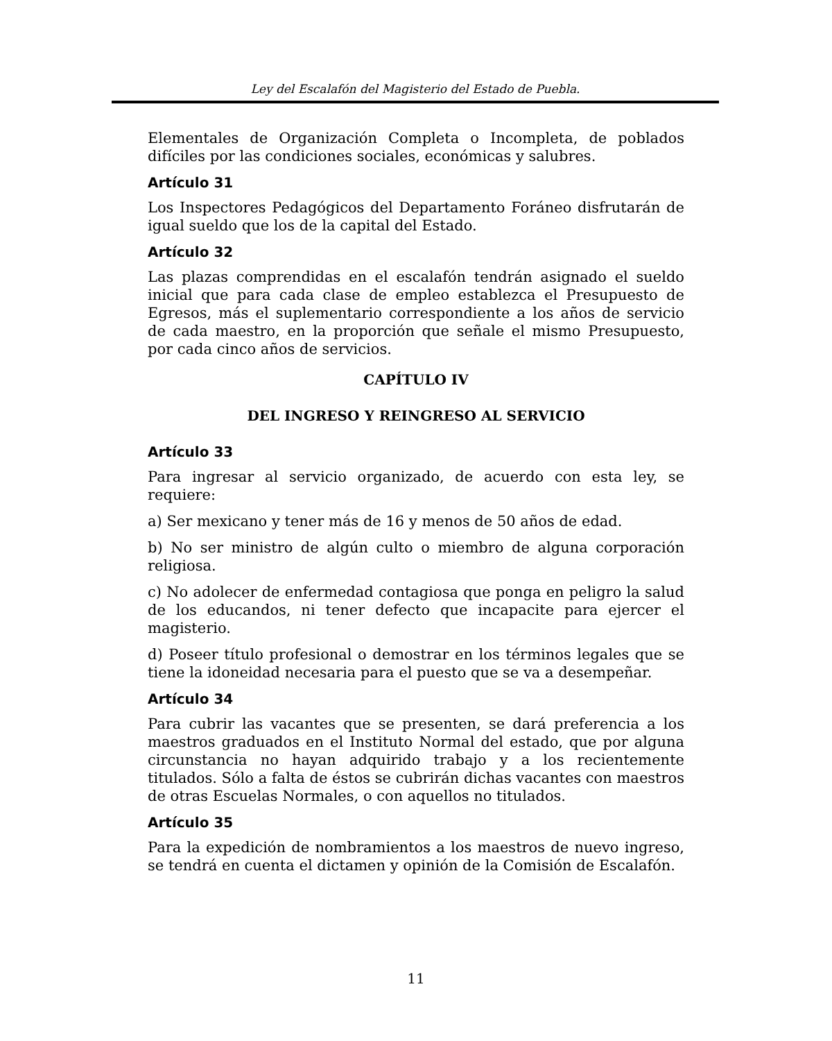Ley del Escalafón del Magisterio del Estado de Puebla.
Elementales de Organización Completa o Incompleta, de poblados difíciles por las condiciones sociales, económicas y salubres.
Artículo 31
Los Inspectores Pedagógicos del Departamento Foráneo disfrutarán de igual sueldo que los de la capital del Estado.
Artículo 32
Las plazas comprendidas en el escalafón tendrán asignado el sueldo inicial que para cada clase de empleo establezca el Presupuesto de Egresos, más el suplementario correspondiente a los años de servicio de cada maestro, en la proporción que señale el mismo Presupuesto, por cada cinco años de servicios.
CAPÍTULO IV
DEL INGRESO Y REINGRESO AL SERVICIO
Artículo 33
Para ingresar al servicio organizado, de acuerdo con esta ley, se requiere:
a) Ser mexicano y tener más de 16 y menos de 50 años de edad.
b) No ser ministro de algún culto o miembro de alguna corporación religiosa.
c) No adolecer de enfermedad contagiosa que ponga en peligro la salud de los educandos, ni tener defecto que incapacite para ejercer el magisterio.
d) Poseer título profesional o demostrar en los términos legales que se tiene la idoneidad necesaria para el puesto que se va a desempeñar.
Artículo 34
Para cubrir las vacantes que se presenten, se dará preferencia a los maestros graduados en el Instituto Normal del estado, que por alguna circunstancia no hayan adquirido trabajo y a los recientemente titulados. Sólo a falta de éstos se cubrirán dichas vacantes con maestros de otras Escuelas Normales, o con aquellos no titulados.
Artículo 35
Para la expedición de nombramientos a los maestros de nuevo ingreso, se tendrá en cuenta el dictamen y opinión de la Comisión de Escalafón.
11